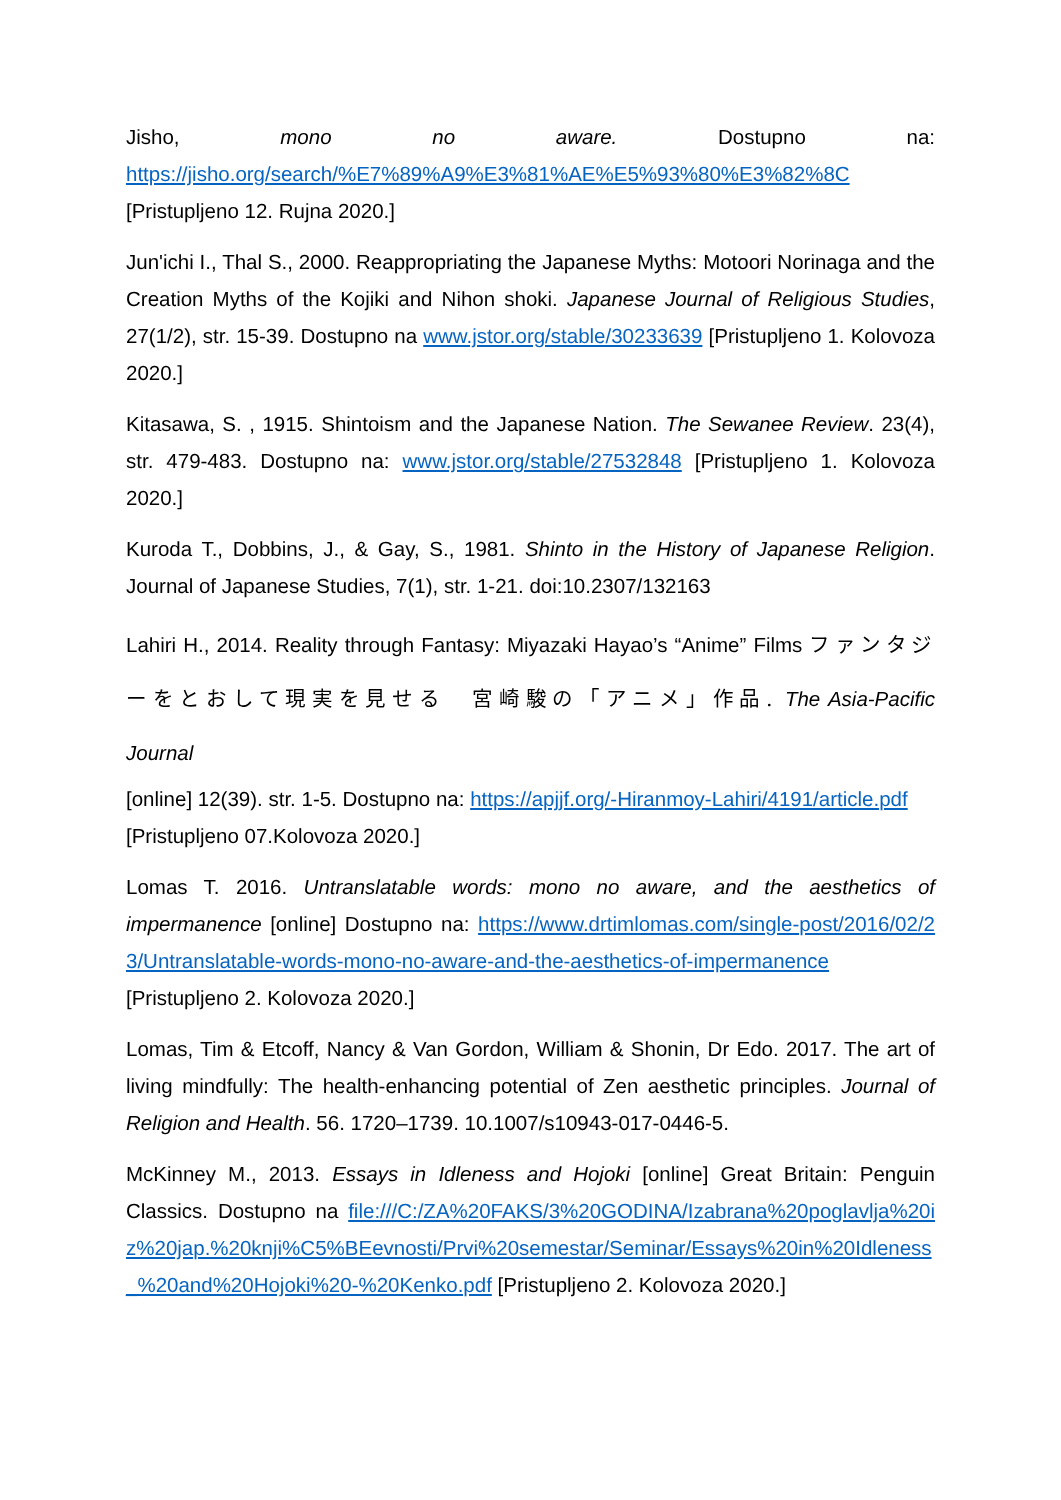Jisho, mono no aware. Dostupno na:
https://jisho.org/search/%E7%89%A9%E3%81%AE%E5%93%80%E3%82%8C
[Pristupljeno 12. Rujna 2020.]
Jun'ichi I., Thal S., 2000. Reappropriating the Japanese Myths: Motoori Norinaga and the Creation Myths of the Kojiki and Nihon shoki. Japanese Journal of Religious Studies, 27(1/2), str. 15-39. Dostupno na www.jstor.org/stable/30233639 [Pristupljeno 1. Kolovoza 2020.]
Kitasawa, S. , 1915. Shintoism and the Japanese Nation. The Sewanee Review. 23(4), str. 479-483. Dostupno na: www.jstor.org/stable/27532848 [Pristupljeno 1. Kolovoza 2020.]
Kuroda T., Dobbins, J., & Gay, S., 1981. Shinto in the History of Japanese Religion. Journal of Japanese Studies, 7(1), str. 1-21. doi:10.2307/132163
Lahiri H., 2014. Reality through Fantasy: Miyazaki Hayao’s “Anime” Films ファンタジーをとおして現実を見せる　宮崎駿の「アニメ」作品. The Asia-Pacific Journal
[online] 12(39). str. 1-5. Dostupno na: https://apjjf.org/-Hiranmoy-Lahiri/4191/article.pdf
[Pristupljeno 07.Kolovoza 2020.]
Lomas T. 2016. Untranslatable words: mono no aware, and the aesthetics of impermanence [online] Dostupno na: https://www.drtimlomas.com/single-post/2016/02/23/Untranslatable-words-mono-no-aware-and-the-aesthetics-of-impermanence [Pristupljeno 2. Kolovoza 2020.]
Lomas, Tim & Etcoff, Nancy & Van Gordon, William & Shonin, Dr Edo. 2017. The art of living mindfully: The health-enhancing potential of Zen aesthetic principles. Journal of Religion and Health. 56. 1720–1739. 10.1007/s10943-017-0446-5.
McKinney M., 2013. Essays in Idleness and Hojoki [online] Great Britain: Penguin Classics. Dostupno na file:///C:/ZA%20FAKS/3%20GODINA/Izabrana%20poglavlja%20iz%20jap.%20knji%C5%BEevnosti/Prvi%20semestar/Seminar/Essays%20in%20Idleness_%20and%20Hojoki%20-%20Kenko.pdf [Pristupljeno 2. Kolovoza 2020.]